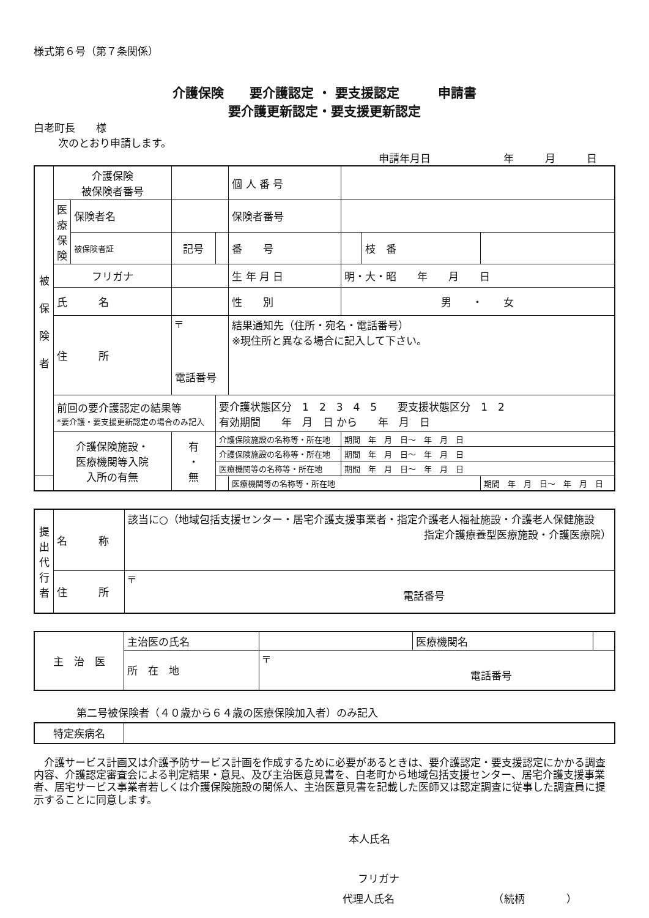様式第６号（第７条関係）
介護保険　　要介護認定 ・ 要支援認定　　　申請書
要介護更新認定・要支援更新認定
白老町長　　様
次のとおり申請します。
申請年月日　　　　　　　年　　　月　　　日
| 被 保 険 者 | 介護保険 被保険者番号 | | | | 個 人 番 号 | | | |
| | 医療保険 | 保険者名 | | | 保険者番号 | | | |
| | | 被保険者証 | 記号 | | 番 号 | | 枝 番 | |
| | フリガナ | | | | 生 年 月 日 | 明・大・昭 年 月 日 | | |
| | 氏 名 | | | | 性 別 | 男 ・ 女 | | |
| | 住 所 | | 〒 電話番号 | | 結果通知先（住所・宛名・電話番号） ※現住所と異なる場合に記入して下さい。 | | | |
| | 前回の要介護認定の結果等 *要介護・要支援更新認定の場合のみ記入 | | | 要介護状態区分 1 2 3 4 5 要支援状態区分 1 2 有効期間 年 月 日 から 年 月 日 | | | | |
| | 介護保険施設・ 医療機関等入院 入所の有無 | | 有 ・ 無 | 介護保険施設の名称等・所在地 | | 期間 年 月 日〜 年 月 日 | | |
| | | | | 介護保険施設の名称等・所在地 | | 期間 年 月 日〜 年 月 日 | | |
| | | | | 医療機関等の名称等・所在地 | | 期間 年 月 日〜 年 月 日 | | |
| | | | | | 医療機関等の名称等・所在地 | | | 期間 年 月 日〜 年 月 日 |
| 提出代行者 | 名 称 | 該当に○（地域包括支援センター・居宅介護支援事業者・指定介護老人福祉施設・介護老人保健施設 指定介護療養型医療施設・介護医療院） |
| | 住 所 | 〒 電話番号 |
| 主 治 医 | 主治医の氏名 | | 医療機関名 | |
| | 所 在 地 | 〒 電話番号 | | |
第二号被保険者（４０歳から６４歳の医療保険加入者）のみ記入
| 特定疾病名 | |
介護サービス計画又は介護予防サービス計画を作成するために必要があるときは、要介護認定・要支援認定にかかる調査内容、介護認定審査会による判定結果・意見、及び主治医意見書を、白老町から地域包括支援センター、居宅介護支援事業者、居宅サービス事業者若しくは介護保険施設の関係人、主治医意見書を記載した医師又は認定調査に従事した調査員に提示することに同意します。
本人氏名
フリガナ
代理人氏名　　　　　　　　　　（続柄　　　　）